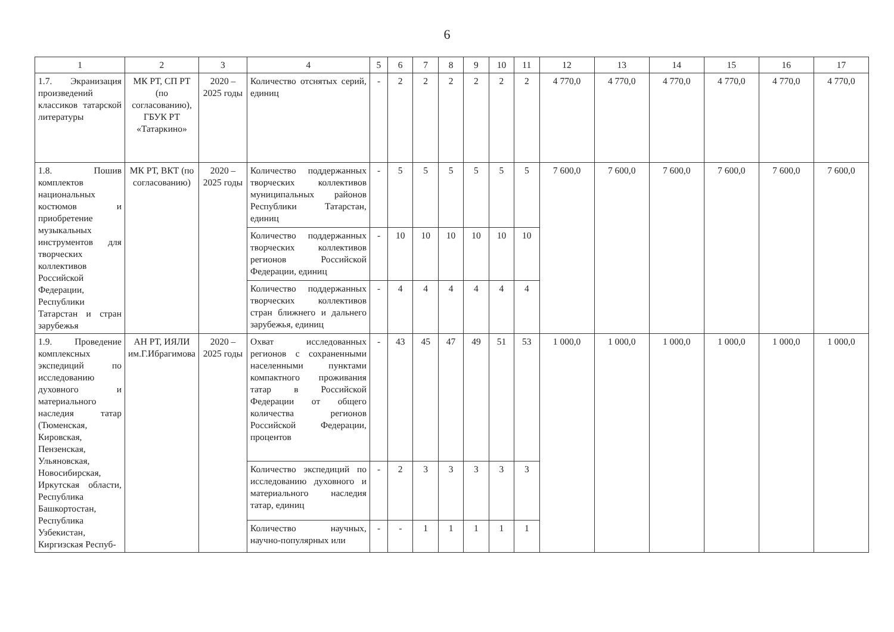6
| 1 | 2 | 3 | 4 | 5 | 6 | 7 | 8 | 9 | 10 | 11 | 12 | 13 | 14 | 15 | 16 | 17 |
| --- | --- | --- | --- | --- | --- | --- | --- | --- | --- | --- | --- | --- | --- | --- | --- | --- |
| 1.7. Экранизация произведений классиков татарской литературы | МК РТ, СП РТ (по согласованию), ГБУК РТ «Татаркино» | 2020 – 2025 годы | Количество отснятых серий, единиц | - | 2 | 2 | 2 | 2 | 2 | 2 | 4 770,0 | 4 770,0 | 4 770,0 | 4 770,0 | 4 770,0 | 4 770,0 |
| 1.8. Пошив комплектов национальных костюмов и приобретение музыкальных инструментов для творческих коллективов Российской Федерации, Республики Татарстан и стран зарубежья | МК РТ, ВКТ (по согласованию) | 2020 – 2025 годы | Количество поддержанных творческих коллективов муниципальных районов Республики Татарстан, единиц | - | 5 | 5 | 5 | 5 | 5 | 5 | 7 600,0 | 7 600,0 | 7 600,0 | 7 600,0 | 7 600,0 | 7 600,0 |
| | | | Количество поддержанных творческих коллективов регионов Российской Федерации, единиц | - | 10 | 10 | 10 | 10 | 10 | 10 | | | | | | |
| | | | Количество поддержанных творческих коллективов стран ближнего и дальнего зарубежья, единиц | - | 4 | 4 | 4 | 4 | 4 | 4 | | | | | | |
| 1.9. Проведение комплексных экспедиций по исследованию духовного и материального наследия татар (Тюменская, Кировская, Пензенская, Ульяновская, Новосибирская, Иркутская области, Республика Башкортостан, Республика Узбекистан, Киргизская Респуб- | АН РТ, ИЯЛИ им.Г.Ибрагимова | 2020 – 2025 годы | Охват исследованных регионов с сохраненными населенными пунктами компактного проживания татар в Российской Федерации от общего количества регионов Российской Федерации, процентов | - | 43 | 45 | 47 | 49 | 51 | 53 | 1 000,0 | 1 000,0 | 1 000,0 | 1 000,0 | 1 000,0 | 1 000,0 |
| | | | Количество экспедиций по исследованию духовного и материального наследия татар, единиц | - | 2 | 3 | 3 | 3 | 3 | 3 | | | | | | |
| | | | Количество научных, научно-популярных или | - | - | 1 | 1 | 1 | 1 | 1 | | | | | | |